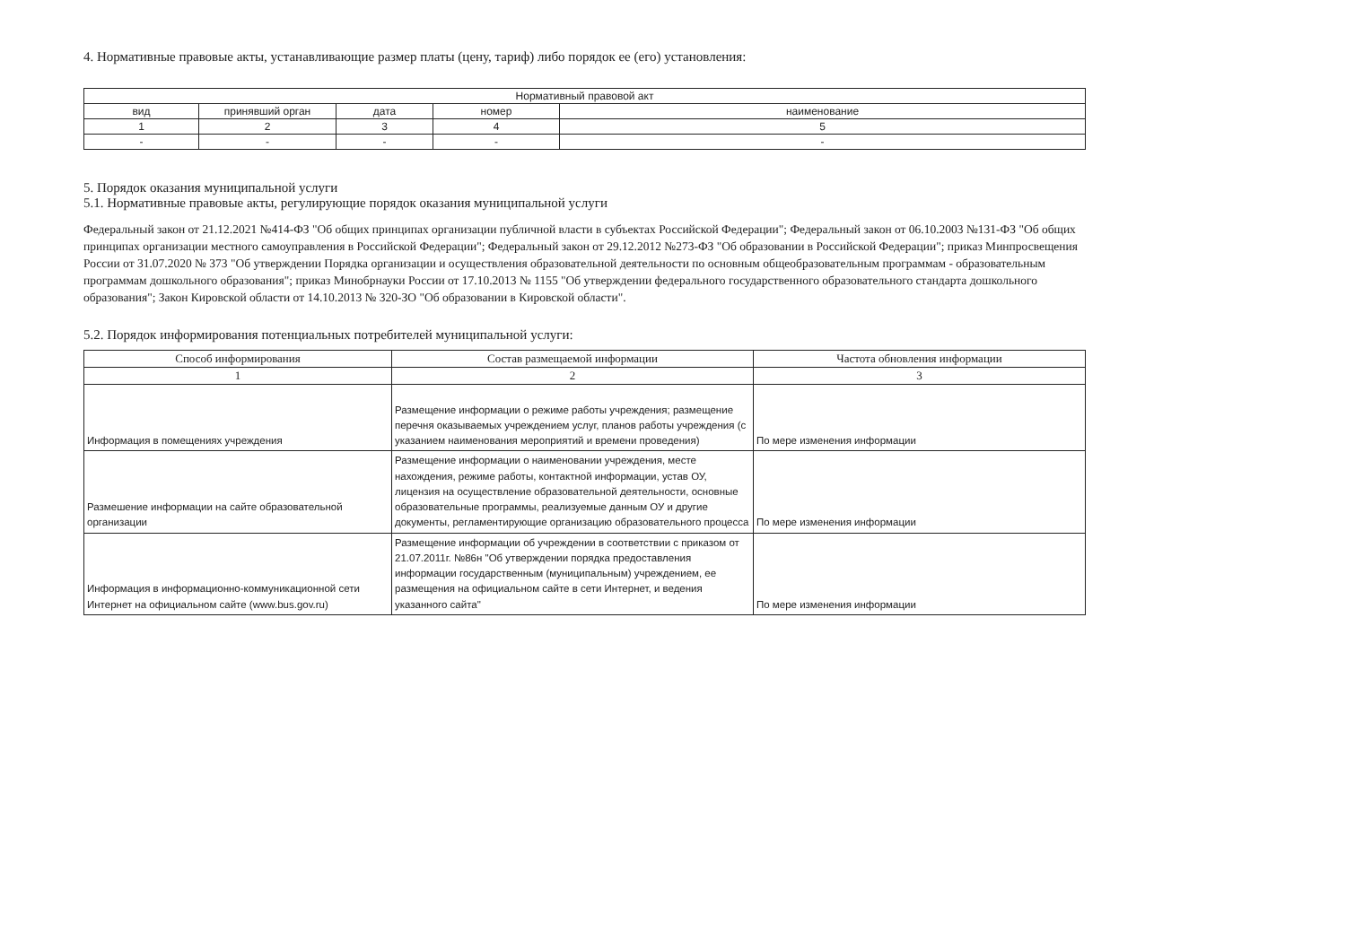4. Нормативные правовые акты, устанавливающие размер платы (цену, тариф) либо порядок ее (его) установления:
| Нормативный правовой акт | | | | |
| --- | --- | --- | --- | --- |
| вид | принявший орган | дата | номер | наименование |
| 1 | 2 | 3 | 4 | 5 |
| - | - | - | - | - |
5. Порядок оказания муниципальной услуги
5.1. Нормативные правовые акты, регулирующие порядок оказания муниципальной услуги
Федеральный закон от 21.12.2021 №414-ФЗ "Об общих принципах организации публичной власти в субъектах Российской Федерации"; Федеральный закон от 06.10.2003 №131-ФЗ "Об общих принципах организации местного самоуправления в Российской Федерации"; Федеральный закон от 29.12.2012 №273-ФЗ "Об образовании в Российской Федерации"; приказ Минпросвещения России от 31.07.2020 № 373 "Об утверждении Порядка организации и осуществления образовательной деятельности по основным общеобразовательным программам - образовательным программам дошкольного образования"; приказ Минобрнауки России от 17.10.2013 № 1155 "Об утверждении федерального государственного образовательного стандарта дошкольного образования"; Закон Кировской области от 14.10.2013 № 320-ЗО "Об образовании в Кировской области".
5.2. Порядок информирования потенциальных потребителей муниципальной услуги:
| Способ информирования | Состав размещаемой информации | Частота обновления информации |
| --- | --- | --- |
| 1 | 2 | 3 |
| Информация в помещениях учреждения | Размещение информации о режиме работы учреждения; размещение перечня оказываемых учреждением услуг, планов работы учреждения (с указанием наименования мероприятий и времени проведения) | По мере изменения информации |
| Размешение информации на сайте образовательной организации | Размещение информации о наименовании учреждения, месте нахождения, режиме работы, контактной информации, устав ОУ, лицензия на осуществление образовательной деятельности, основные образовательные программы, реализуемые данным ОУ и другие документы, регламентирующие организацию образовательного процесса | По мере изменения информации |
| Информация в информационно-коммуникационной сети Интернет на официальном сайте (www.bus.gov.ru) | Размещение информации об учреждении в соответствии с приказом от 21.07.2011г. №86н "Об утверждении порядка предоставления информации государственным (муниципальным) учреждением, ее размещения на официальном сайте в сети Интернет, и ведения указанного сайта" | По мере изменения информации |